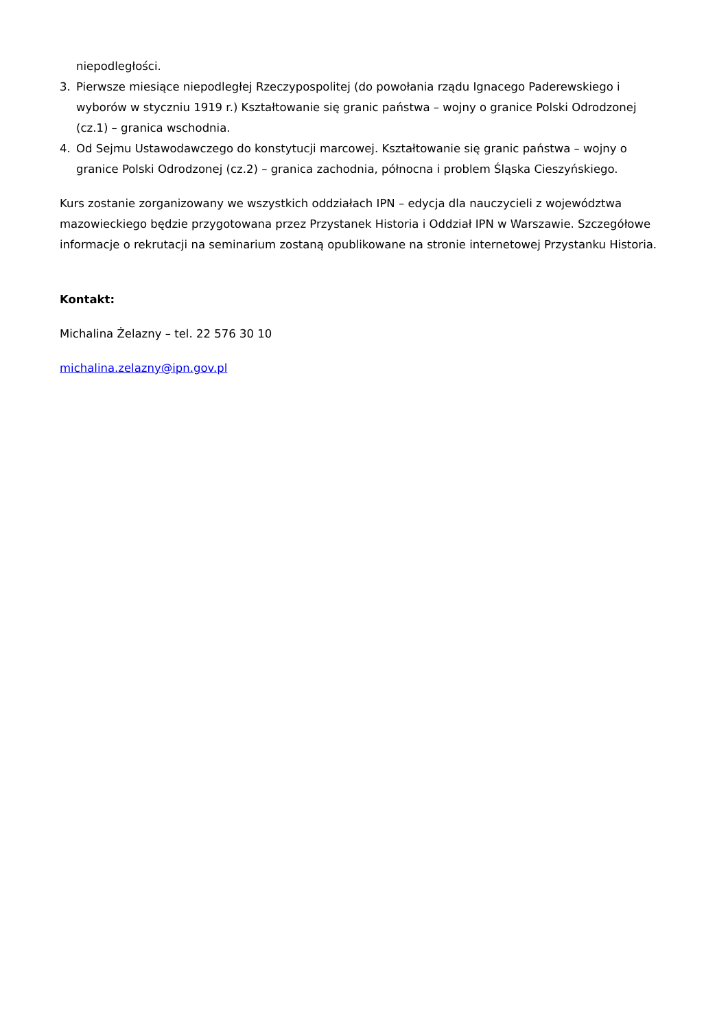niepodległości.
3. Pierwsze miesiące niepodległej Rzeczypospolitej (do powołania rządu Ignacego Paderewskiego i wyborów w styczniu 1919 r.) Kształtowanie się granic państwa – wojny o granice Polski Odrodzonej (cz.1) – granica wschodnia.
4. Od Sejmu Ustawodawczego do konstytucji marcowej. Kształtowanie się granic państwa – wojny o granice Polski Odrodzonej (cz.2) – granica zachodnia, północna i problem Śląska Cieszyńskiego.
Kurs zostanie zorganizowany we wszystkich oddziałach IPN – edycja dla nauczycieli z województwa mazowieckiego będzie przygotowana przez Przystanek Historia i Oddział IPN w Warszawie. Szczegółowe informacje o rekrutacji na seminarium zostaną opublikowane na stronie internetowej Przystanku Historia.
Kontakt:
Michalina Żelazny – tel. 22 576 30 10
michalina.zelazny@ipn.gov.pl